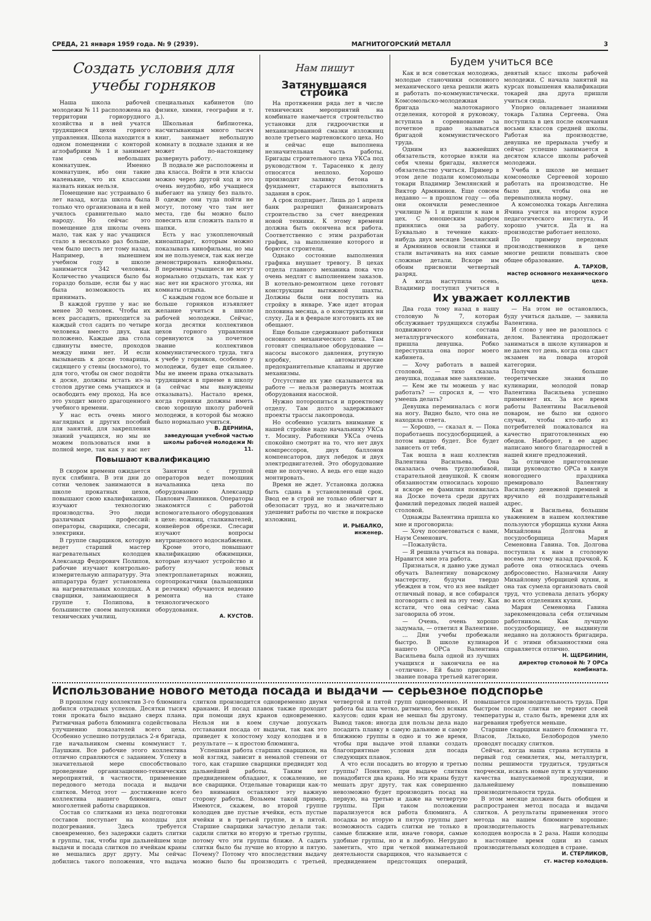СРЕДА, 21 января 1959 года. № 9 (2939). МАГНИТОГОРСКИЙ МЕТАЛЛ 3
Создать условия для учебы горняков
Наша школа рабочей молодежи № 11 расположена на территории горнорудного хозяйства и в ней учатся трудящиеся цехов горного управления. Школа находится в одном помещении с конторой аглофабрики № 1 и занимает там семь небольших комнатушек. Именно комнатушек, ибо они такие маленькие, что их классами назвать никак нельзя.
Помещение нас устраивало 6 лет назад, когда школа была только что организована и в ней училось сравнительно мало народу. Но сейчас это помещение для школы очень мало, так как у нас учащихся стало в несколько раз больше, чем было шесть лет тому назад. Например, в нынешнем учебном году в школе занимается 342 человека. Количество учащихся было бы гораздо больше, если бы у нас была возможность их принимать.
В каждой группе у нас не менее 30 человек. Чтобы их всех рассадить, приходится за каждый стол садить по четыре человека вместо двух, как положено. Каждые два стола сдвинуты вместе, проходов между ними нет. И если вызываешь к доске товарища, сидящего у стены (восьмого), то для того, чтобы он смог подойти к доске, должны встать из-за столов другие семь учащихся и освободить ему проход. На все это уходит много драгоценного учебного времени.
У нас есть очень много наглядных и других пособий для занятий, для закрепления знаний учащихся, но мы не можем пользоваться ими в полной мере, так как у нас нет специальных кабинетов (по физике, химии, географии и т. д.).
Школьная библиотека, насчитывающая много тысяч книг, занимает небольшую комнату в подвале здания и не может по-настоящему развернуть работу.
В подвале же расположены и два класса. Войти в эти классы можно через другой ход и это очень неудобно, ибо учащиеся выбегают на улицу без пальто. В одежде они туда пойти не могут, потому что там нет места, где бы можно было повесить или сложить пальто и шапки.
Есть у нас узкопленочный киноаппарат, которым можно показывать кинофильмы, но мы им не пользуемся, так как негде демонстрировать кинофильмы. В перемены учащиеся не могут нормально отдыхать, так как у нас нет ни красного уголка, ни комнаты отдыха.
С каждым годом все больше и больше горняков изъявляет желание учиться в школе рабочей молодежи. Сейчас, когда десятки коллективов цехов горного управления соревнуются за почетное звание коллективов коммунистического труда, тяга к учебе у горняков, особенно у молодежи, будет еще сильнее. Мы не имеем права отказывать трудящимся в приеме в школу (а сейчас мы вынуждены отказывать). Настало время, когда горняки должны иметь свою хорошую школу рабочей молодежи, в которой бы можно было нормально учиться.
В. ДЕРНИНА,
заведующая учебной частью школы рабочей молодежи № 11.
Повышают квалификацию
В скором времени ожидается пуск слябинга. В эти дни до сотни человек занимаются в школе прокатных цехов, повышают свою квалификацию, изучают технологию производства. Это люди различных профессий: операторы, сварщики, слесари, электрики.
В группе сварщиков, которую ведет старший мастер нагревательных колодцев Александр Федорович Полипов, рабочие изучают контрольно-измерительную аппаратуру. Эта аппаратура будет установлена на нагревательных колодцах. А сварщики, занимающиеся в группе т. Полипова, в большинстве своем выпускники технических училищ.
Занятия с группой операторов ведет помощник начальника цеха по оборудованию Александр Павлович Линников. Операторы знакомятся с работой вспомогательного оборудования в цехе: ножниц, сталкивателей, конвейеров обрезки. Слесари изучают вопросы внутрицехового водоснабжения.
Кроме этого, повышают квалификацию обжимщики, которые изучают устройство и работу новых электропланетарных ножниц, сортопрокатчики (вальцовщики и резчики) обучаются ведению ремонта на стане технологического оборудования.
А. КУСТОВ.
Нам пишут
Затянувшаяся стройка
На протяжении ряда лет в числе технических мероприятий на комбинате намечается строительство установки для гидроочистки и механизированной смазки изложниц возле третьего мартеновского цеха. Но и сейчас еще выполнена незначительная часть работы. Бригады строительного цеха УКСа под руководством т. Тарасенко к делу относятся неплохо. Хорошо производят заливку бетона в фундамент, стараются выполнить задания в срок.
А срок подпирает. Лишь до 1 апреля банк разрешил финансировать строительство за счет внедрения новой техники. К этому времени должна быть окончена вся работа. Соответственно с этим разработан график, за выполнение которого и борются строители.
Однако состояние выполнения графика внушает тревогу. В цехах отдела главного механика пока что очень медлят с выполнением заказов. В котельно-ремонтном цехе готовят конструкции вытяжной шахты. Должны были они поступить на стройку в январе. Уже идет вторая половина месяца, а о конструкциях ни слуху. Да и в феврале изготовить их не обещают.
Еще больше сдерживают работники основного механического цеха. Там готовят специальное оборудование — насосы высокого давления, ртутную коробку, автоматические предохранительные клапаны и другие механизмы.
Отсутствие их уже сказывается на работе — нельзя развернуть монтаж оборудования насосной.
Нужно поторопиться и проектному отделу. Там долго задерживают проекты трассы лакопровода.
Но особенно усилить внимание к нашей стройке надо начальнику УКСа т. Мосину. Работники УКСа очень спокойно смотрят на то, что нет двух компрессоров, двух баллонов компенсаторов, двух лебедок и двух электродвигателей. Это оборудование еще не получено. А ведь его еще надо монтировать.
Время не ждет. Установка должна быть сдана в установленный срок. Ввод ее в строй не только облегчит и обезопасит труд, но и значительно удешевит работы по чистке и покраске изложниц.
И. РЫБАЛКО,
инженер.
Будем учиться все
Как и вся советская молодежь, молодые станочники основного механического цеха решили жить и работать по-коммунистически. Комсомольско-молодежная бригада малотокарного отделения, которой я руковожу, вступила в соревнование за почетное право называться бригадой коммунистического труда.
Одним из важнейших обязательств, которые взяли на себя члены бригады, является обязательство учиться. Пример в этом деле подали комсомольцы токари Владимир Землянский и Виктор Армянинов. Еще совсем недавно — в прошлом году — оба они окончили ремесленное училище № 1 и пришли к нам в цех. С юношеским задором принялись они за работу. Буквально в течение каких-нибудь двух месяцев Землянский и Армянинов освоили станки и стали вытачивать на них самые сложные детали. Вскоре им обоим присвоили четвертый разряд.
А когда наступила осень, Владимир поступил учиться в девятый класс школы рабочей молодежи. С начала занятий на курсах повышения квалификации токарей два друга пришли учиться сюда.
Упорно овладевает знаниями токарь Галина Сергеева. Она поступила в цех после окончания восьми классов средней школы. Работая на производстве, девушка не прерывала учебу и сейчас успешно занимается в десятом классе школы рабочей молодежи.
Учеба в школе не мешает комсомолке Сергеевой хорошо работать на производстве. Не было дня, чтобы она не перевыполнила норму.
А комсомолка токарь Ангелина Ячина учится на втором курсе педагогического института. И хорошо учится. Да и на производстве работает неплохо.
По примеру передовых производственников в цехе многие решили повышать свое общее образование.
А. ТАРХОВ,
мастер основного механического цеха.
Их уважает коллектив
Два года тому назад в нашу столовую № 7, которая обслуживает трудящихся службы подвижного состава металлургического комбината, пришла девушка. Робко переступила она порог моего кабинета.
— Хочу работать в вашей столовой, — тихо сказала девушка, подавая мне заявление.
— Кем же ты можешь у нас работать? — спросил я, — что умеешь делать?
Девушка переминалась с ноги на ногу. Видно было, что она не находила ответа.
— Хорошо, — сказал я. — Пока поработаешь посудосборщицей, а потом видно будет. Все будет зависеть от тебя.
Так вошла в наш коллектив Валентина Васильева. Она оказалась очень трудолюбивой, старательной девушкой. К своим обязанностям относилась хорошо и вскоре ее фамилия появилась на Доске почета среди других фамилий передовых людей нашей столовой.
Однажды Валентина пришла ко мне и проговорила:
— Хочу посоветоваться с вами, Наум Семенович.
—Пожалуйста.
— Я решила учиться на повара. Нравится мне эта работа.
Признаться, я давно уже думал обучать Валентину поварскому мастерству, будучи твердо убежден в том, что из нее выйдет отличный повар, и все собирался поговорить с ней на эту тему. Как кстати, что она сейчас сама заговорила об этом.
— Очень, очень хорошо задумала, — ответил я Валентине.
... Дни учебы пробежали быстро. В школе кулинаров нашего ОРСа Валентина Васильева была одной из лучших учащихся и закончила ее на «отлично». Ей было присвоено звание повара третьей категории.
— На этом не остановлюсь, буду учиться дальше, — заявила Валентина.
И слово у нее не разошлось с делом. Валентина продолжает заниматься в школе кулинаров и не далек тот день, когда она сдаст экзамен на повара второй категории.
Получив большие теоретические знания по кулинарии, молодой повар Валентина Васильева успешно применяет их. За все время работы Валентины Васильевой поваром, не было ни одного случая, чтобы кто-либо из потребителей пожаловался на качество приготовленных ею обедов. Наоборот, в ее адрес написано много благодарностей в нашей книге предложений.
За отличное приготовление пищи руководство ОРСа в канун новогоднего праздника премировало Валентину Васильеву денежной премией и вручило ей поздравительный адрес.
Как и Васильева, большим уважением в нашем коллективе пользуются уборщица кухни Анна Михайловна Долгова и посудосборщица Мария Семеновна Гавина. Тов. Долгова поступила к нам в столовую восемь лет тому назад прачкой. К работе она относилась очень добросовестно. Назначили Анну Михайловну уборщицей кухни, и она так сумела организовать свой труд, что успевала делать уборку во всех отделениях кухни.
Мария Семеновна Гавина зарекомендовала себя отличным работником. Как лучшую посудосборщицу, ее выдвинули недавно на должность бригадира. И с этими обязанностями она справляется отлично.
Н. ЩЕРБИНИН,
директор столовой № 7 ОРСа комбината.
Использование нового метода посада и выдачи — серьезное подспорье
В прошлом году коллектив 3-го блюминга добился отрадных успехов. Десятки тысяч тонн проката было выдано сверх плана. Ритмичная работа блюминга содействовала улучшению показателей всего цеха. Особенно успешно потрудилась 2-я бригада, где начальником смены коммунист т. Лаушкин. Все рабочие этого коллектива отлично справляются с заданием. Успеху в значительной мере способствовало проведение организационно-технических мероприятий, в частности, применение передового метода посада и выдачи слитков. Метод этот — достижение всего коллектива нашего блюминга, опыт многолетней работы сварщиков.
Состав со слитками из цеха подготовки составов поступает на колодцы для подогревания. Здесь требуется своевременно, без задержки садить слитки в группы, так, чтобы при дальнейшем ходе выдачи и посада слитков по ячейкам краны не мешались друг другу. Мы сейчас добились такого положения, что выдача слитков производится одновременно двумя кранами. И посад плавок также проходит при помощи двух кранов одновременно. Нельзя ни в коем случае допускать отставания посада от выдачи, так как это приведет к холостому ходу колодцев и в результате — к простою блюминга.
Успешная работа старших сварщиков, на мой взгляд, зависит в немалой степени от того, как старшие сварщики предвидят ход дальнейшей работы. Таким вот предвидением обладают, к сожалению, не все сварщики. Отдельные товарищи как-то без внимания оставляют эту важную сторону работы. Возьмем такой пример. Имеются, скажем, во второй группе колодцев две пустые ячейки, есть пустые ячейки и в третьей группе, и в пятой. Старшие сварщики зачастую делали так: садили слитки во вторую и третью группы, потому что эти группы ближе. А садить слитки было бы лучше во вторую и пятую. Почему? Потому что впоследствии выдачу можно было бы производить с третьей, четвертой и пятой групп одновременно. И работа бы шла четко, ритмично, без всяких казусов: один кран не мешал бы другому. Вывод таков: иногда для пользы дела надо посадить плавку в самую дальнюю и самую ближнюю группы в одно и то же время, чтобы при выдаче этой плавки создать благоприятные условия для посада следующих плавок.
А что если посадить во вторую и третью группы? Понятно, при выдаче слитков понадобится два крана. Но эти краны будут мешать друг другу, так как совершенно невозможно будет производить посад на первую, на третью и даже на четвертую группы. При таком положении парализуется вся работа блюминга. А посадка во вторую и пятую группы дает возможность садить слитки не только в самые ближние или, иначе говоря, самые удобные группы, но и в любую. Нетрудно заметить, что при четкой внимательной деятельности сварщиков, что называется с предвидением предстоящих операций, повышается производительность труда. При быстром посаде слитки не теряют своей температуры и, стало быть, времени для их нагревания требуется меньше.
Старшие сварщики нашего блюминга тт. Власов, Лялько, Белобородов умело проводят посадку слитков.
Сейчас, когда наша страна вступила в первый год семилетия, мы, металлурги, полны решимости трудиться, трудиться творчески, искать новые пути к улучшению качества выпускаемой продукции, и дальнейшему повышению производительности труда.
В этом месяце должен быть обобщен и распространен метод посада и выдачи слитков. А результаты применения этого метода на нашем блюминге хорошие: производительность нагревательных колодцев возросла в 2 раза. Наши колодцы в настоящее время одни из самых производительных колодцев в стране.
И. СТЕРЛИКОВ,
ст. мастер колодцев.